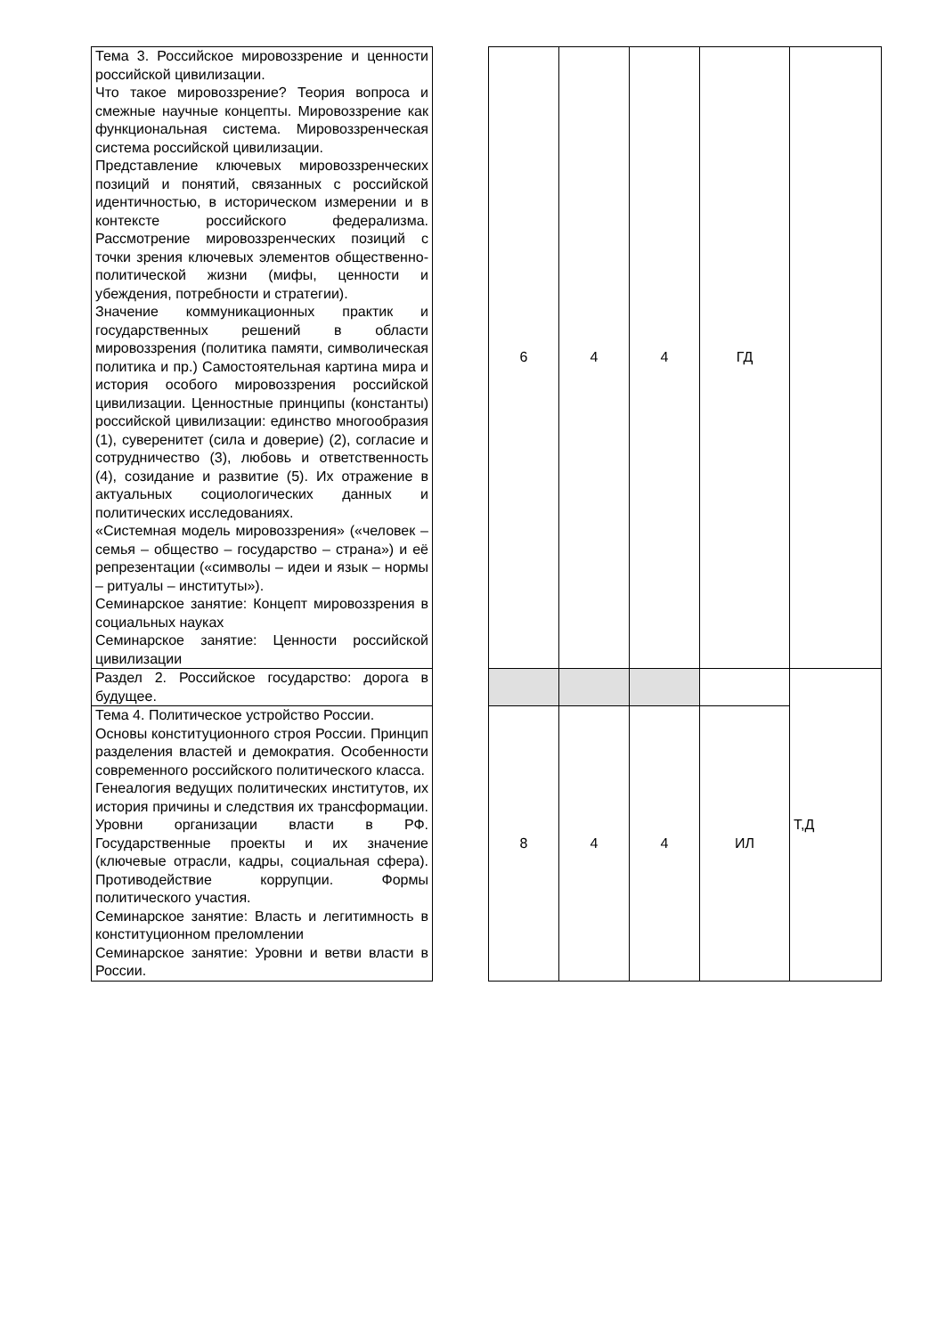| Тема 3. Российское мировоззрение и ценности российской цивилизации. Что такое мировоззрение? Теория вопроса и смежные научные концепты. Мировоззрение как функциональная система. Мировоззренческая система российской цивилизации. Представление ключевых мировоззренческих позиций и понятий, связанных с российской идентичностью, в историческом измерении и в контексте российского федерализма. Рассмотрение мировоззренческих позиций с точки зрения ключевых элементов общественно-политической жизни (мифы, ценности и убеждения, потребности и стратегии). Значение коммуникационных практик и государственных решений в области мировоззрения (политика памяти, символическая политика и пр.) Самостоятельная картина мира и история особого мировоззрения российской цивилизации. Ценностные принципы (константы) российской цивилизации: единство многообразия (1), суверенитет (сила и доверие) (2), согласие и сотрудничество (3), любовь и ответственность (4), созидание и развитие (5). Их отражение в актуальных социологических данных и политических исследованиях. «Системная модель мировоззрения» («человек – семья – общество – государство – страна») и её репрезентации («символы – идеи и язык – нормы – ритуалы – институты»). Семинарское занятие: Концепт мировоззрения в социальных науках Семинарское занятие: Ценности российской цивилизации | | 6 | 4 | 4 | ГД | |
| Раздел 2. Российское государство: дорога в будущее. | | | | | | Т,Д |
| Тема 4. Политическое устройство России. Основы конституционного строя России. Принцип разделения властей и демократия. Особенности современного российского политического класса. Генеалогия ведущих политических институтов, их история причины и следствия их трансформации. Уровни организации власти в РФ. Государственные проекты и их значение (ключевые отрасли, кадры, социальная сфера). Противодействие коррупции. Формы политического участия. Семинарское занятие: Власть и легитимность в конституционном преломлении Семинарское занятие: Уровни и ветви власти в России. | | 8 | 4 | 4 | ИЛ | |